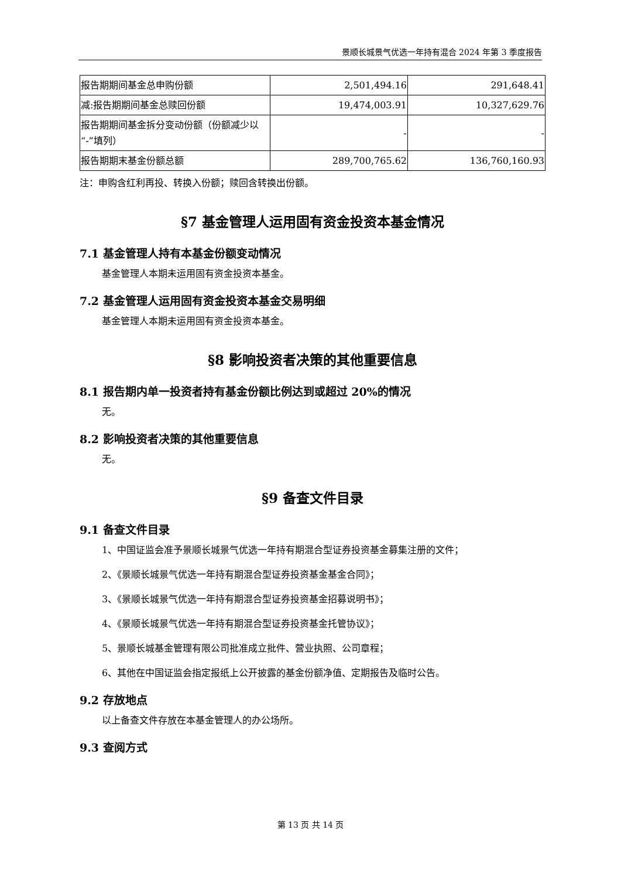景顺长城景气优选一年持有混合 2024 年第 3 季度报告
| 报告期期间基金总申购份额 | 2,501,494.16 | 291,648.41 |
| 减:报告期期间基金总赎回份额 | 19,474,003.91 | 10,327,629.76 |
| 报告期期间基金拆分变动份额（份额减少以“-”填列） | - | - |
| 报告期期末基金份额总额 | 289,700,765.62 | 136,760,160.93 |
注：申购含红利再投、转换入份额；赎回含转换出份额。
§7 基金管理人运用固有资金投资本基金情况
7.1 基金管理人持有本基金份额变动情况
基金管理人本期未运用固有资金投资本基金。
7.2 基金管理人运用固有资金投资本基金交易明细
基金管理人本期未运用固有资金投资本基金。
§8 影响投资者决策的其他重要信息
8.1 报告期内单一投资者持有基金份额比例达到或超过 20%的情况
无。
8.2 影响投资者决策的其他重要信息
无。
§9 备查文件目录
9.1 备查文件目录
1、中国证监会准予景顺长城景气优选一年持有期混合型证券投资基金募集注册的文件；
2、《景顺长城景气优选一年持有期混合型证券投资基金基金合同》；
3、《景顺长城景气优选一年持有期混合型证券投资基金招募说明书》；
4、《景顺长城景气优选一年持有期混合型证券投资基金托管协议》；
5、景顺长城基金管理有限公司批准成立批件、营业执照、公司章程；
6、其他在中国证监会指定报纸上公开披露的基金份额净值、定期报告及临时公告。
9.2 存放地点
以上备查文件存放在本基金管理人的办公场所。
9.3 查阅方式
第 13 页 共 14 页